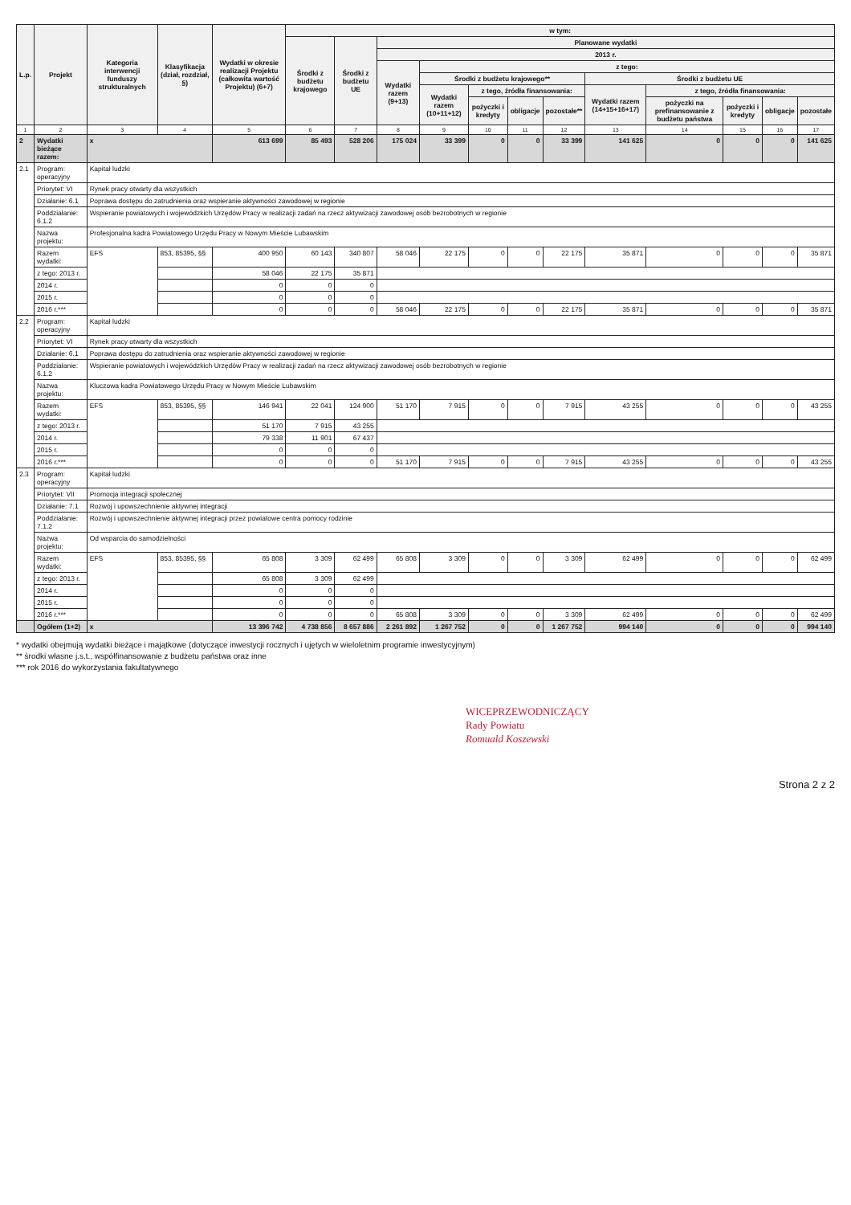| L.p. | Projekt | Kategoria interwencji funduszy strukturalnych | Klasyfikacja (dział, rozdział, §) | Wydatki w okresie realizacji Projektu (całkowita wartość Projektu) (6+7) | w tym: | | | | | | | | | | | |
| --- | --- | --- | --- | --- | --- | --- | --- | --- | --- | --- | --- | --- | --- | --- | --- | --- |
| | | | | | Środki z budżetu krajowego | Środki z budżetu UE | Planowane wydatki | | | | | | | | | |
| | | | | | | | 2013 r. | | | | | | | | | |
| | | | | | | | Wydatki razem (9+13) | z tego: | | | | | | | | |
| | | | | | | | | Środki z budżetu krajowego** | | | | Środki z budżetu UE | | | | |
| | | | | | | | | Wydatki razem (10+11+12) | z tego, źródła finansowania: | | | Wydatki razem (14+15+16+17) | z tego, źródła finansowania: | | | |
| | | | | | | | | | pożyczki i kredyty | obligacje | pozostałe** | | pożyczki na prefinansowanie z budżetu państwa | pożyczki i kredyty | obligacje | pozostałe |
| 1 | 2 | 3 | 4 | 5 | 6 | 7 | 8 | 9 | 10 | 11 | 12 | 13 | 14 | 15 | 16 | 17 |
| 2 | Wydatki bieżące razem: | x | | 613 699 | 85 493 | 528 206 | 175 024 | 33 399 | 0 | 0 | 33 399 | 141 625 | 0 | 0 | 0 | 141 625 |
| 2.1 | Program: operacyjny | Kapitał ludzki | | | | | | | | | | | | | | |
| | Priorytet: VI | Rynek pracy otwarty dla wszystkich | | | | | | | | | | | | | | |
| | Działanie: 6.1 | Poprawa dostępu do zatrudnienia oraz wspieranie aktywności zawodowej w regionie | | | | | | | | | | | | | | |
| | Poddziałanie: 6.1.2 | Wspieranie powiatowych i wojewódzkich Urzędów Pracy w realizacji zadań na rzecz aktywizacji zawodowej osób bezrobotnych w regionie | | | | | | | | | | | | | | |
| | Nazwa projektu: | Profesjonalna kadra Powiatowego Urzędu Pracy w Nowym Mieście Lubawskim | | | | | | | | | | | | | | |
| | Razem wydatki: | EFS | 853, 85395, §§ | 400 950 | 60 143 | 340 807 | 58 046 | 22 175 | 0 | 0 | 22 175 | 35 871 | 0 | 0 | 0 | 35 871 |
| | z tego: 2013 r. | | | 58 046 | 22 175 | 35 871 | | | | | | | | | | |
| | 2014 r. | | | 0 | 0 | 0 | | | | | | | | | | |
| | 2015 r. | | | 0 | 0 | 0 | | | | | | | | | | |
| | 2016 r.*** | | | 0 | 0 | 0 | 58 046 | 22 175 | 0 | 0 | 22 175 | 35 871 | 0 | 0 | 0 | 35 871 |
| 2.2 | Program: operacyjny | Kapitał ludzki | | | | | | | | | | | | | | |
| | Priorytet: VI | Rynek pracy otwarty dla wszystkich | | | | | | | | | | | | | | |
| | Działanie: 6.1 | Poprawa dostępu do zatrudnienia oraz wspieranie aktywności zawodowej w regionie | | | | | | | | | | | | | | |
| | Poddziałanie: 6.1.2 | Wspieranie powiatowych i wojewódzkich Urzędów Pracy w realizacji zadań na rzecz aktywizacji zawodowej osób bezrobotnych w regionie | | | | | | | | | | | | | | |
| | Nazwa projektu: | Kluczowa kadra Powiatowego Urzędu Pracy w Nowym Mieście Lubawskim | | | | | | | | | | | | | | |
| | Razem wydatki: | EFS | 853, 85395, §§ | 146 941 | 22 041 | 124 900 | 51 170 | 7 915 | 0 | 0 | 7 915 | 43 255 | 0 | 0 | 0 | 43 255 |
| | z tego: 2013 r. | | | 51 170 | 7 915 | 43 255 | | | | | | | | | | |
| | 2014 r. | | | 79 338 | 11 901 | 67 437 | | | | | | | | | | |
| | 2015 r. | | | 0 | 0 | 0 | | | | | | | | | | |
| | 2016 r.*** | | | 0 | 0 | 0 | 51 170 | 7 915 | 0 | 0 | 7 915 | 43 255 | 0 | 0 | 0 | 43 255 |
| 2.3 | Program: operacyjny | Kapitał ludzki | | | | | | | | | | | | | | |
| | Priorytet: VII | Promocja integracji społecznej | | | | | | | | | | | | | | |
| | Działanie: 7.1 | Rozwój i upowszechnienie aktywnej integracji | | | | | | | | | | | | | | |
| | Poddziałanie: 7.1.2 | Rozwój i upowszechnienie aktywnej integracji przez powiatowe centra pomocy rodzinie | | | | | | | | | | | | | | |
| | Nazwa projektu: | Od wsparcia do samodzielności | | | | | | | | | | | | | | |
| | Razem wydatki: | EFS | 853, 85395, §§ | 65 808 | 3 309 | 62 499 | 65 808 | 3 309 | 0 | 0 | 3 309 | 62 499 | 0 | 0 | 0 | 62 499 |
| | z tego: 2013 r. | | | 65 808 | 3 309 | 62 499 | | | | | | | | | | |
| | 2014 r. | | | 0 | 0 | 0 | | | | | | | | | | |
| | 2015 r. | | | 0 | 0 | 0 | | | | | | | | | | |
| | 2016 r.*** | | | 0 | 0 | 0 | 65 808 | 3 309 | 0 | 0 | 3 309 | 62 499 | 0 | 0 | 0 | 62 499 |
| | Ogółem (1+2) | x | | 13 396 742 | 4 738 856 | 8 657 886 | 2 261 892 | 1 267 752 | 0 | 0 | 1 267 752 | 994 140 | 0 | 0 | 0 | 994 140 |
* wydatki obejmują wydatki bieżące i majątkowe (dotyczące inwestycji rocznych i ujętych w wieloletnim programie inwestycyjnym)
** środki własne j.s.t., współfinansowanie z budżetu państwa oraz inne
*** rok 2016 do wykorzystania fakultatywnego
WICEPRZEWODNICZĄCY
Rady Powiatu
Romuald Koszewski
Strona 2 z 2